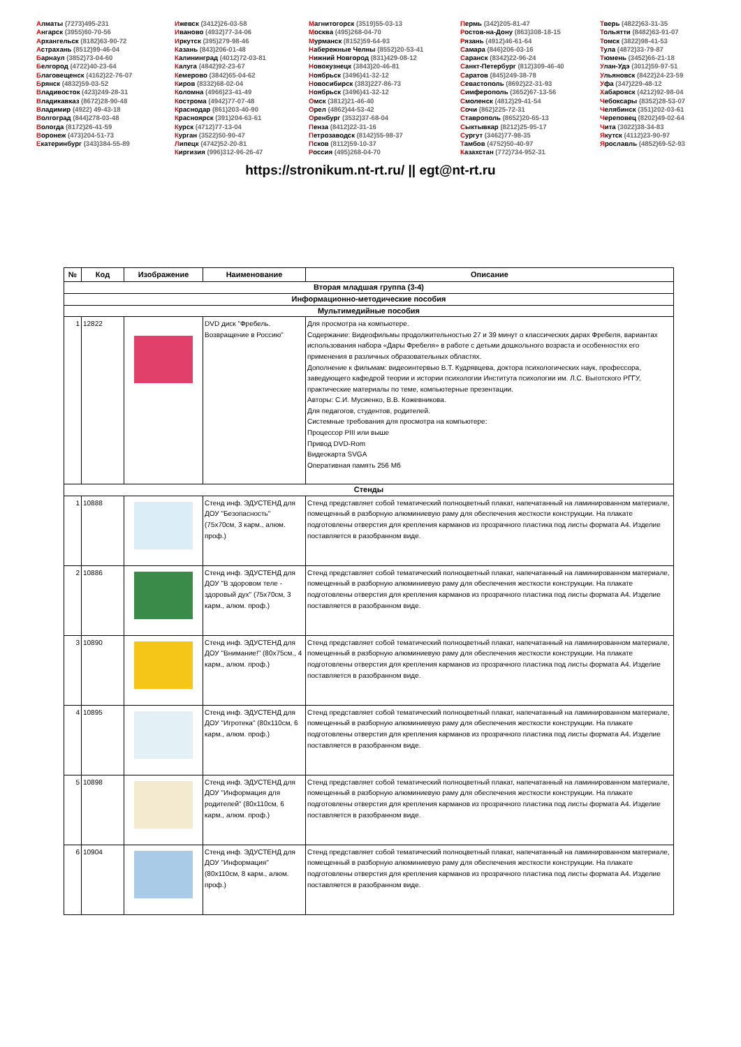Алматы (7273)495-231
Ангарск (3955)60-70-56
Архангельск (8182)63-90-72
Астрахань (8512)99-46-04
Барнаул (3852)73-04-60
Белгород (4722)40-23-64
Благовещенск (4162)22-76-07
Брянск (4832)59-03-52
Владивосток (423)249-28-31
Владикавказ (8672)28-90-48
Владимир (4922) 49-43-18
Волгоград (844)278-03-48
Вологда (8172)26-41-59
Воронеж (473)204-51-73
Екатеринбург (343)384-55-89
Ижевск (3412)26-03-58
Иваново (4932)77-34-06
Иркутск (395)279-98-46
Казань (843)206-01-48
Калининград (4012)72-03-81
Калуга (4842)92-23-67
Кемерово (3842)65-04-62
Киров (8332)68-02-04
Коломна (4966)23-41-49
Кострома (4942)77-07-48
Краснодар (861)203-40-90
Красноярск (391)204-63-61
Курск (4712)77-13-04
Курган (3522)50-90-47
Липецк (4742)52-20-81
Киргизия (996)312-96-26-47
Магнитогорск (3519)55-03-13
Москва (495)268-04-70
Мурманск (8152)59-64-93
Набережные Челны (8552)20-53-41
Нижний Новгород (831)429-08-12
Новокузнецк (3843)20-46-81
Ноябрьск (3496)41-32-12
Новосибирск (383)227-86-73
Ноябрьск (3496)41-32-12
Омск (3812)21-46-40
Орел (4862)44-53-42
Оренбург (3532)37-68-04
Пенза (8412)22-31-16
Петрозаводск (8142)55-98-37
Псков (8112)59-10-37
Россия (495)268-04-70
Пермь (342)205-81-47
Ростов-на-Дону (863)308-18-15
Рязань (4912)46-61-64
Самара (846)206-03-16
Саранск (8342)22-96-24
Санкт-Петербург (812)309-46-40
Саратов (845)249-38-78
Севастополь (8692)22-31-93
Симферополь (3652)67-13-56
Смоленск (4812)29-41-54
Сочи (862)225-72-31
Ставрополь (8652)20-65-13
Сыктывкар (8212)25-95-17
Сургут (3462)77-98-35
Тамбов (4752)50-40-97
Казахстан (772)734-952-31
Тверь (4822)63-31-35
Тольятти (8482)63-91-07
Томск (3822)98-41-53
Тула (4872)33-79-87
Тюмень (3452)66-21-18
Улан-Удэ (3012)59-97-51
Ульяновск (8422)24-23-59
Уфа (347)229-48-12
Хабаровск (4212)92-98-04
Чебоксары (8352)28-53-07
Челябинск (351)202-03-61
Череповец (8202)49-02-64
Чита (3022)38-34-83
Якутск (4112)23-90-97
Ярославль (4852)69-52-93
https://stronikum.nt-rt.ru/ || egt@nt-rt.ru
| № | Код | Изображение | Наименование | Описание |
| --- | --- | --- | --- | --- |
| Вторая младшая группа (3-4) | | | | |
| Информационно-методические пособия | | | | |
| Мультимедийные пособия | | | | |
| 1 | 12822 | | DVD диск "Фребель. Возвращение в Россию" | Для просмотра на компьютере. Содержание: Видеофильмы продолжительностью 27 и 39 минут о классических дарах Фребеля, вариантах использования набора «Дары Фребеля» в работе с детьми дошкольного возраста и особенностях его применения в различных образовательных областях. Дополнение к фильмам: видеоинтервью В.Т. Кудрявцева, доктора психологических наук, профессора, заведующего кафедрой теории и истории психологии Института психологии им. Л.С. Выготского РГГУ, практические материалы по теме, компьютерные презентации. Авторы: С.И. Мусиенко, В.В. Кожевникова. Для педагогов, студентов, родителей. Системные требования для просмотра на компьютере: Процессор PIII или выше Привод DVD-Rom Видеокарта SVGA Оперативная память 256 Мб |
| Стенды | | | | |
| 1 | 10888 | | Стенд инф. ЭДУСТЕНД для ДОУ "Безопасность" (75х70см, 3 карм., алюм. проф.) | Стенд представляет собой тематический полноцветный плакат, напечатанный на ламинированном материале, помещенный в разборную алюминиевую раму для обеспечения жесткости конструкции. На плакате подготовлены отверстия для крепления карманов из прозрачного пластика под листы формата А4. Изделие поставляется в разобранном виде. |
| 2 | 10886 | | Стенд инф. ЭДУСТЕНД для ДОУ "В здоровом теле - здоровый дух" (75х70см, 3 карм., алюм. проф.) | Стенд представляет собой тематический полноцветный плакат, напечатанный на ламинированном материале, помещенный в разборную алюминиевую раму для обеспечения жесткости конструкции. На плакате подготовлены отверстия для крепления карманов из прозрачного пластика под листы формата А4. Изделие поставляется в разобранном виде. |
| 3 | 10890 | | Стенд инф. ЭДУСТЕНД для ДОУ "Внимание!" (80х75см., 4 карм., алюм. проф.) | Стенд представляет собой тематический полноцветный плакат, напечатанный на ламинированном материале, помещенный в разборную алюминиевую раму для обеспечения жесткости конструкции. На плакате подготовлены отверстия для крепления карманов из прозрачного пластика под листы формата А4. Изделие поставляется в разобранном виде. |
| 4 | 10895 | | Стенд инф. ЭДУСТЕНД для ДОУ "Игротека" (80х110см, 6 карм., алюм. проф.) | Стенд представляет собой тематический полноцветный плакат, напечатанный на ламинированном материале, помещенный в разборную алюминиевую раму для обеспечения жесткости конструкции. На плакате подготовлены отверстия для крепления карманов из прозрачного пластика под листы формата А4. Изделие поставляется в разобранном виде. |
| 5 | 10898 | | Стенд инф. ЭДУСТЕНД для ДОУ "Информация для родителей" (80х110см, 6 карм., алюм. проф.) | Стенд представляет собой тематический полноцветный плакат, напечатанный на ламинированном материале, помещенный в разборную алюминиевую раму для обеспечения жесткости конструкции. На плакате подготовлены отверстия для крепления карманов из прозрачного пластика под листы формата А4. Изделие поставляется в разобранном виде. |
| 6 | 10904 | | Стенд инф. ЭДУСТЕНД для ДОУ "Информация" (80х110см, 8 карм., алюм. проф.) | Стенд представляет собой тематический полноцветный плакат, напечатанный на ламинированном материале, помещенный в разборную алюминиевую раму для обеспечения жесткости конструкции. На плакате подготовлены отверстия для крепления карманов из прозрачного пластика под листы формата А4. Изделие поставляется в разобранном виде. |